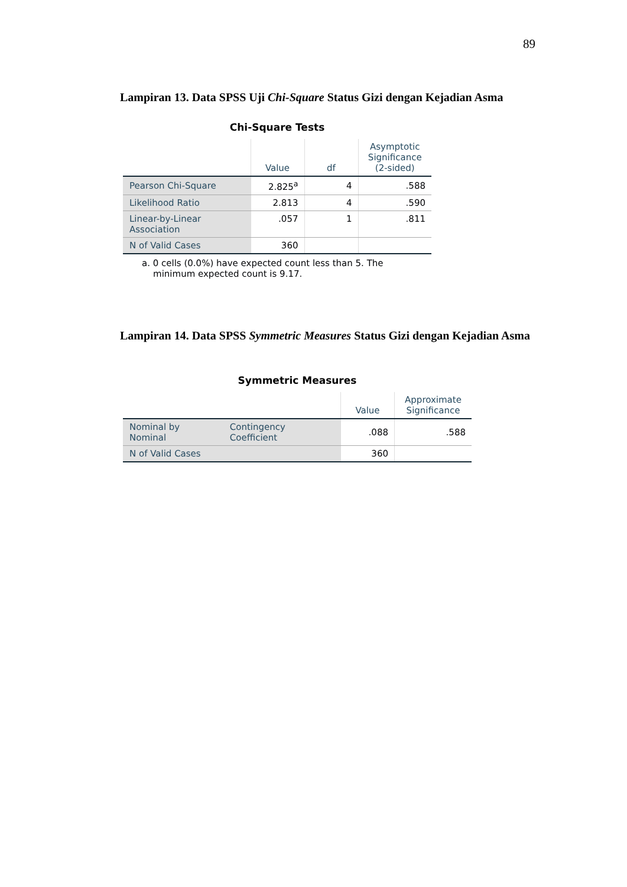89
Lampiran 13. Data SPSS Uji Chi-Square Status Gizi dengan Kejadian Asma
Chi-Square Tests
| | Value | df | Asymptotic Significance (2-sided) |
| --- | --- | --- | --- |
| Pearson Chi-Square | 2.825<sup>a</sup> | 4 | .588 |
| Likelihood Ratio | 2.813 | 4 | .590 |
| Linear-by-Linear Association | .057 | 1 | .811 |
| N of Valid Cases | 360 | | |
a. 0 cells (0.0%) have expected count less than 5. The
minimum expected count is 9.17.
Lampiran 14. Data SPSS Symmetric Measures Status Gizi dengan Kejadian Asma
Symmetric Measures
| | | Value | Approximate Significance |
| --- | --- | --- | --- |
| Nominal by Nominal | Contingency Coefficient | .088 | .588 |
| N of Valid Cases | | 360 | |